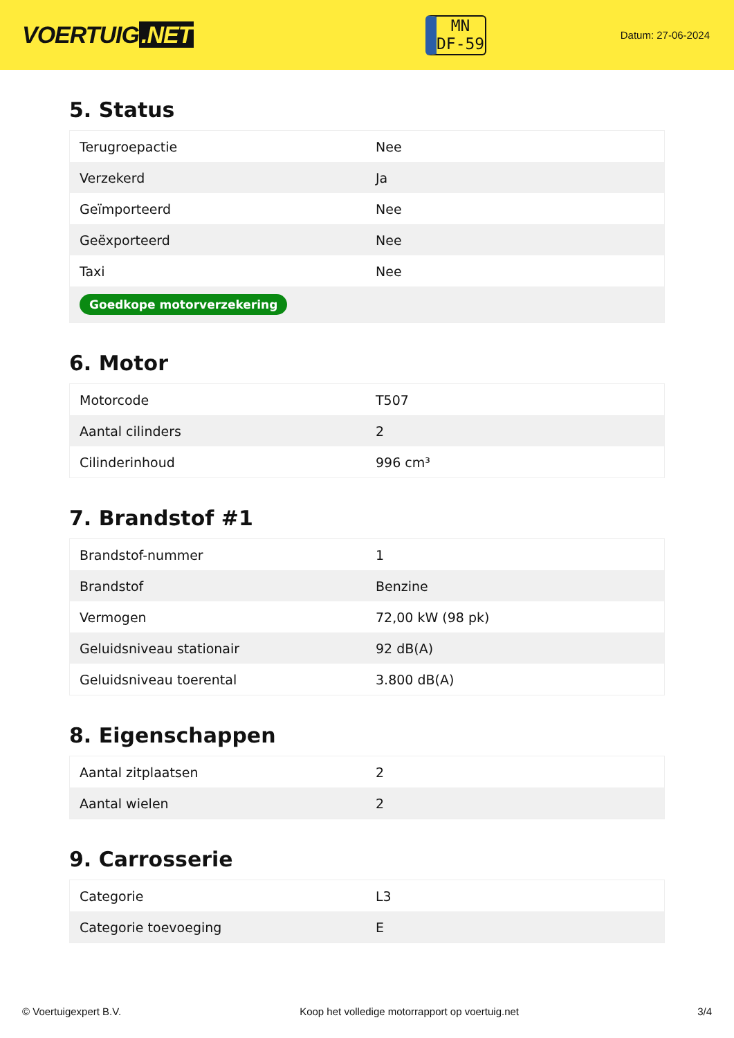VOERTUIG.NET
MN
DF-59
Datum: 27-06-2024
5. Status
| Terugroepactie | Nee |
| Verzekerd | Ja |
| Geïmporteerd | Nee |
| Geëxporteerd | Nee |
| Taxi | Nee |
| Goedkope motorverzekering | |
6. Motor
| Motorcode | T507 |
| Aantal cilinders | 2 |
| Cilinderinhoud | 996 cm³ |
7. Brandstof #1
| Brandstof-nummer | 1 |
| Brandstof | Benzine |
| Vermogen | 72,00 kW (98 pk) |
| Geluidsniveau stationair | 92 dB(A) |
| Geluidsniveau toerental | 3.800 dB(A) |
8. Eigenschappen
| Aantal zitplaatsen | 2 |
| Aantal wielen | 2 |
9. Carrosserie
| Categorie | L3 |
| Categorie toevoeging | E |
© Voertuigexpert B.V. Koop het volledige motorrapport op voertuig.net 3/4